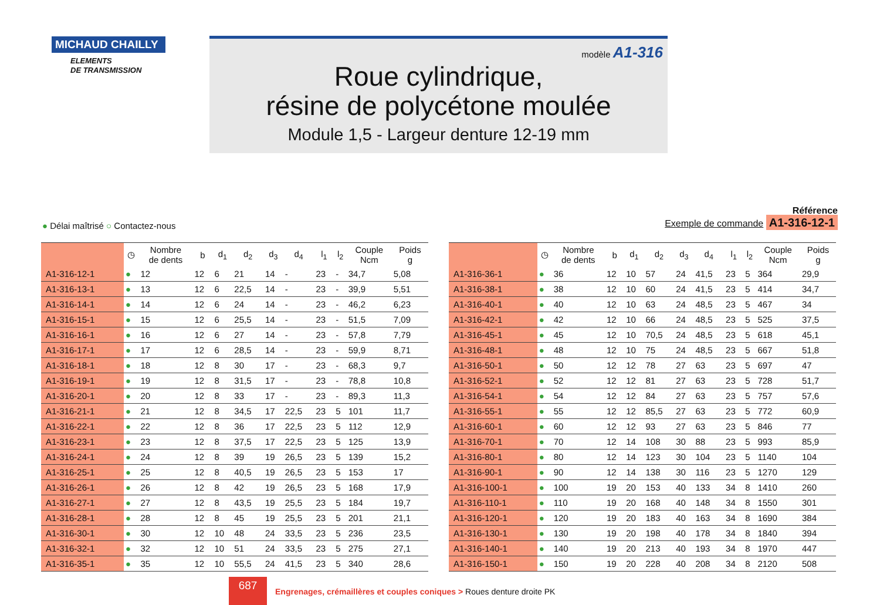MICHAUD CHAILLY
ELEMENTS
DE TRANSMISSION
modèle A1-316
Roue cylindrique,
résine de polycétone moulée
Module 1,5 - Largeur denture 12-19 mm
● Délai maîtrisé ○ Contactez-nous
Référence
Exemple de commande A1-316-12-1
| | ◷ | Nombre de dents | b | d<sub>1</sub> | d<sub>2</sub> | d<sub>3</sub> | d<sub>4</sub> | l<sub>1</sub> | l<sub>2</sub> | Couple Ncm | Poids g |
| --- | --- | --- | --- | --- | --- | --- | --- | --- | --- | --- | --- |
| A1-316-12-1 | ● | 12 | 12 | 6 | 21 | 14 | - | 23 | - | 34,7 | 5,08 |
| A1-316-13-1 | ● | 13 | 12 | 6 | 22,5 | 14 | - | 23 | - | 39,9 | 5,51 |
| A1-316-14-1 | ● | 14 | 12 | 6 | 24 | 14 | - | 23 | - | 46,2 | 6,23 |
| A1-316-15-1 | ● | 15 | 12 | 6 | 25,5 | 14 | - | 23 | - | 51,5 | 7,09 |
| A1-316-16-1 | ● | 16 | 12 | 6 | 27 | 14 | - | 23 | - | 57,8 | 7,79 |
| A1-316-17-1 | ● | 17 | 12 | 6 | 28,5 | 14 | - | 23 | - | 59,9 | 8,71 |
| A1-316-18-1 | ● | 18 | 12 | 8 | 30 | 17 | - | 23 | - | 68,3 | 9,7 |
| A1-316-19-1 | ● | 19 | 12 | 8 | 31,5 | 17 | - | 23 | - | 78,8 | 10,8 |
| A1-316-20-1 | ● | 20 | 12 | 8 | 33 | 17 | - | 23 | - | 89,3 | 11,3 |
| A1-316-21-1 | ● | 21 | 12 | 8 | 34,5 | 17 | 22,5 | 23 | 5 | 101 | 11,7 |
| A1-316-22-1 | ● | 22 | 12 | 8 | 36 | 17 | 22,5 | 23 | 5 | 112 | 12,9 |
| A1-316-23-1 | ● | 23 | 12 | 8 | 37,5 | 17 | 22,5 | 23 | 5 | 125 | 13,9 |
| A1-316-24-1 | ● | 24 | 12 | 8 | 39 | 19 | 26,5 | 23 | 5 | 139 | 15,2 |
| A1-316-25-1 | ● | 25 | 12 | 8 | 40,5 | 19 | 26,5 | 23 | 5 | 153 | 17 |
| A1-316-26-1 | ● | 26 | 12 | 8 | 42 | 19 | 26,5 | 23 | 5 | 168 | 17,9 |
| A1-316-27-1 | ● | 27 | 12 | 8 | 43,5 | 19 | 25,5 | 23 | 5 | 184 | 19,7 |
| A1-316-28-1 | ● | 28 | 12 | 8 | 45 | 19 | 25,5 | 23 | 5 | 201 | 21,1 |
| A1-316-30-1 | ● | 30 | 12 | 10 | 48 | 24 | 33,5 | 23 | 5 | 236 | 23,5 |
| A1-316-32-1 | ● | 32 | 12 | 10 | 51 | 24 | 33,5 | 23 | 5 | 275 | 27,1 |
| A1-316-35-1 | ● | 35 | 12 | 10 | 55,5 | 24 | 41,5 | 23 | 5 | 340 | 28,6 |
| | ◷ | Nombre de dents | b | d<sub>1</sub> | d<sub>2</sub> | d<sub>3</sub> | d<sub>4</sub> | l<sub>1</sub> | l<sub>2</sub> | Couple Ncm | Poids g |
| --- | --- | --- | --- | --- | --- | --- | --- | --- | --- | --- | --- |
| A1-316-36-1 | ● | 36 | 12 | 10 | 57 | 24 | 41,5 | 23 | 5 | 364 | 29,9 |
| A1-316-38-1 | ● | 38 | 12 | 10 | 60 | 24 | 41,5 | 23 | 5 | 414 | 34,7 |
| A1-316-40-1 | ● | 40 | 12 | 10 | 63 | 24 | 48,5 | 23 | 5 | 467 | 34 |
| A1-316-42-1 | ● | 42 | 12 | 10 | 66 | 24 | 48,5 | 23 | 5 | 525 | 37,5 |
| A1-316-45-1 | ● | 45 | 12 | 10 | 70,5 | 24 | 48,5 | 23 | 5 | 618 | 45,1 |
| A1-316-48-1 | ● | 48 | 12 | 10 | 75 | 24 | 48,5 | 23 | 5 | 667 | 51,8 |
| A1-316-50-1 | ● | 50 | 12 | 12 | 78 | 27 | 63 | 23 | 5 | 697 | 47 |
| A1-316-52-1 | ● | 52 | 12 | 12 | 81 | 27 | 63 | 23 | 5 | 728 | 51,7 |
| A1-316-54-1 | ● | 54 | 12 | 12 | 84 | 27 | 63 | 23 | 5 | 757 | 57,6 |
| A1-316-55-1 | ● | 55 | 12 | 12 | 85,5 | 27 | 63 | 23 | 5 | 772 | 60,9 |
| A1-316-60-1 | ● | 60 | 12 | 12 | 93 | 27 | 63 | 23 | 5 | 846 | 77 |
| A1-316-70-1 | ● | 70 | 12 | 14 | 108 | 30 | 88 | 23 | 5 | 993 | 85,9 |
| A1-316-80-1 | ● | 80 | 12 | 14 | 123 | 30 | 104 | 23 | 5 | 1140 | 104 |
| A1-316-90-1 | ● | 90 | 12 | 14 | 138 | 30 | 116 | 23 | 5 | 1270 | 129 |
| A1-316-100-1 | ● | 100 | 19 | 20 | 153 | 40 | 133 | 34 | 8 | 1410 | 260 |
| A1-316-110-1 | ● | 110 | 19 | 20 | 168 | 40 | 148 | 34 | 8 | 1550 | 301 |
| A1-316-120-1 | ● | 120 | 19 | 20 | 183 | 40 | 163 | 34 | 8 | 1690 | 384 |
| A1-316-130-1 | ● | 130 | 19 | 20 | 198 | 40 | 178 | 34 | 8 | 1840 | 394 |
| A1-316-140-1 | ● | 140 | 19 | 20 | 213 | 40 | 193 | 34 | 8 | 1970 | 447 |
| A1-316-150-1 | ● | 150 | 19 | 20 | 228 | 40 | 208 | 34 | 8 | 2120 | 508 |
687
Engrenages, crémaillères et couples coniques > Roues denture droite PK